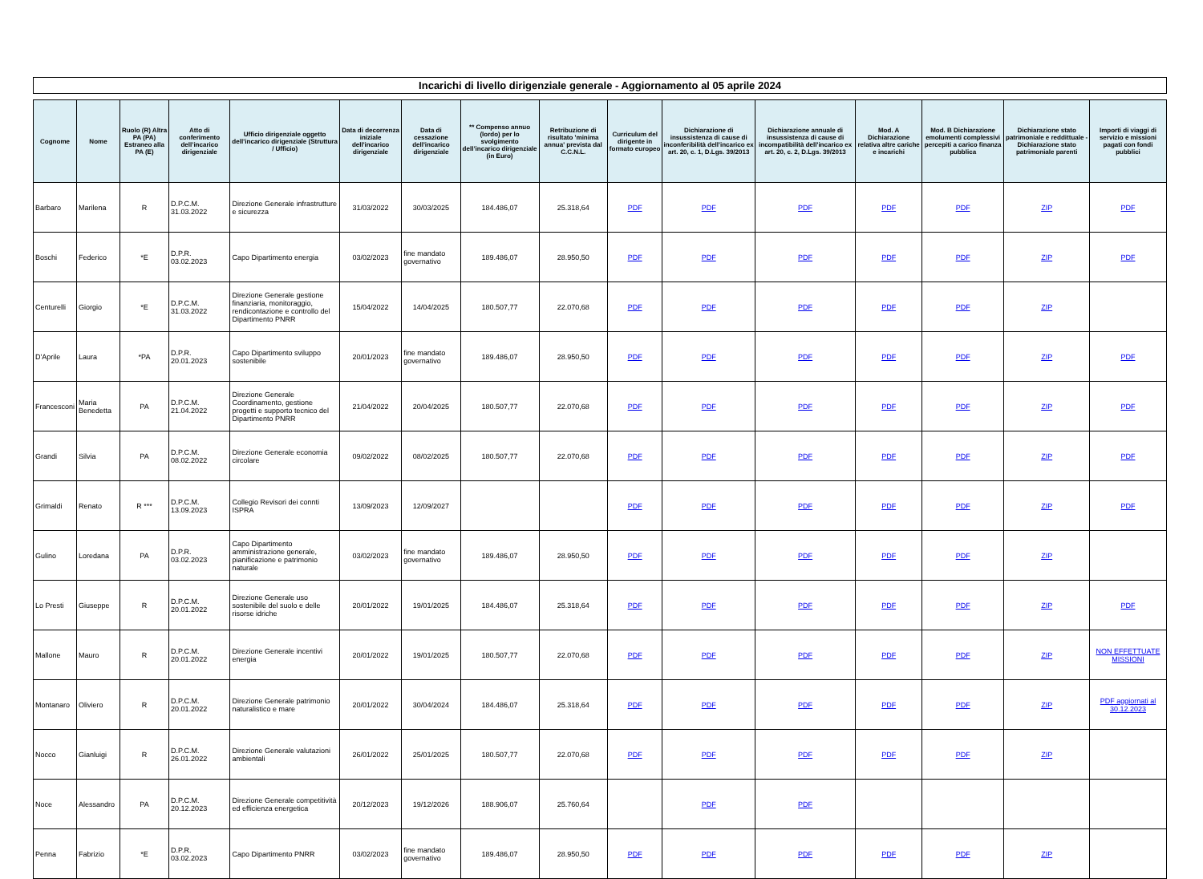Incarichi di livello dirigenziale generale - Aggiornamento al 05 aprile 2024
| Cognome | Nome | Ruolo (R) Altra PA (PA) Estraneo alla PA (E) | Atto di conferimento dell’incarico dirigenziale | Ufficio dirigenziale oggetto dell’incarico dirigenziale (Struttura / Ufficio) | Data di decorrenza iniziale dell'incarico dirigenziale | Data di cessazione dell'incarico dirigenziale | ** Compenso annuo (lordo) per lo svolgimento dell’incarico dirigenziale (in Euro) | Retribuzione di risultato 'minima annua' prevista dal C.C.N.L. | Curriculum del dirigente in formato europeo | Dichiarazione di insussistenza di cause di inconferibilità dell'incarico ex art. 20, c. 1, D.Lgs. 39/2013 | Dichiarazione annuale di insussistenza di cause di incompatibilità dell'incarico ex art. 20, c. 2, D.Lgs. 39/2013 | Mod. A Dichiarazione relativa altre cariche e incarichi | Mod. B Dichiarazione emolumenti complessivi percepiti a carico finanza pubblica | Dichiarazione stato patrimoniale e reddittuale - Dichiarazione stato patrimoniale parenti | Importi di viaggi di servizio e missioni pagati con fondi pubblici |
| --- | --- | --- | --- | --- | --- | --- | --- | --- | --- | --- | --- | --- | --- | --- | --- |
| Barbaro | Marilena | R | D.P.C.M. 31.03.2022 | Direzione Generale infrastrutture e sicurezza | 31/03/2022 | 30/03/2025 | 184.486,07 | 25.318,64 | PDF | PDF | PDF | PDF | PDF | ZIP | PDF |
| Boschi | Federico | *E | D.P.R. 03.02.2023 | Capo Dipartimento energia | 03/02/2023 | fine mandato governativo | 189.486,07 | 28.950,50 | PDF | PDF | PDF | PDF | PDF | ZIP | PDF |
| Centurelli | Giorgio | *E | D.P.C.M. 31.03.2022 | Direzione Generale gestione finanziaria, monitoraggio, rendicontazione e controllo del Dipartimento PNRR | 15/04/2022 | 14/04/2025 | 180.507,77 | 22.070,68 | PDF | PDF | PDF | PDF | PDF | ZIP | |
| D'Aprile | Laura | *PA | D.P.R. 20.01.2023 | Capo Dipartimento sviluppo sostenibile | 20/01/2023 | fine mandato governativo | 189.486,07 | 28.950,50 | PDF | PDF | PDF | PDF | PDF | ZIP | PDF |
| Francesconi | Maria Benedetta | PA | D.P.C.M. 21.04.2022 | Direzione Generale Coordinamento, gestione progetti e supporto tecnico del Dipartimento PNRR | 21/04/2022 | 20/04/2025 | 180.507,77 | 22.070,68 | PDF | PDF | PDF | PDF | PDF | ZIP | PDF |
| Grandi | Silvia | PA | D.P.C.M. 08.02.2022 | Direzione Generale economia circolare | 09/02/2022 | 08/02/2025 | 180.507,77 | 22.070,68 | PDF | PDF | PDF | PDF | PDF | ZIP | PDF |
| Grimaldi | Renato | R *** | D.P.C.M. 13.09.2023 | Collegio Revisori dei connti ISPRA | 13/09/2023 | 12/09/2027 | | | PDF | PDF | PDF | PDF | PDF | ZIP | PDF |
| Gulino | Loredana | PA | D.P.R. 03.02.2023 | Capo Dipartimento amministrazione generale, pianificazione e patrimonio naturale | 03/02/2023 | fine mandato governativo | 189.486,07 | 28.950,50 | PDF | PDF | PDF | PDF | PDF | ZIP | |
| Lo Presti | Giuseppe | R | D.P.C.M. 20.01.2022 | Direzione Generale uso sostenibile del suolo e delle risorse idriche | 20/01/2022 | 19/01/2025 | 184.486,07 | 25.318,64 | PDF | PDF | PDF | PDF | PDF | ZIP | PDF |
| Mallone | Mauro | R | D.P.C.M. 20.01.2022 | Direzione Generale incentivi energia | 20/01/2022 | 19/01/2025 | 180.507,77 | 22.070,68 | PDF | PDF | PDF | PDF | PDF | ZIP | NON EFFETTUATE MISSIONI |
| Montanaro | Oliviero | R | D.P.C.M. 20.01.2022 | Direzione Generale patrimonio naturalistico e mare | 20/01/2022 | 30/04/2024 | 184.486,07 | 25.318,64 | PDF | PDF | PDF | PDF | PDF | ZIP | PDF aggiornati al 30.12.2023 |
| Nocco | Gianluigi | R | D.P.C.M. 26.01.2022 | Direzione Generale valutazioni ambientali | 26/01/2022 | 25/01/2025 | 180.507,77 | 22.070,68 | PDF | PDF | PDF | PDF | PDF | ZIP | |
| Noce | Alessandro | PA | D.P.C.M. 20.12.2023 | Direzione Generale competitività ed efficienza energetica | 20/12/2023 | 19/12/2026 | 188.906,07 | 25.760,64 | | PDF | PDF | | | | |
| Penna | Fabrizio | *E | D.P.R. 03.02.2023 | Capo Dipartimento PNRR | 03/02/2023 | fine mandato governativo | 189.486,07 | 28.950,50 | PDF | PDF | PDF | PDF | PDF | ZIP | |